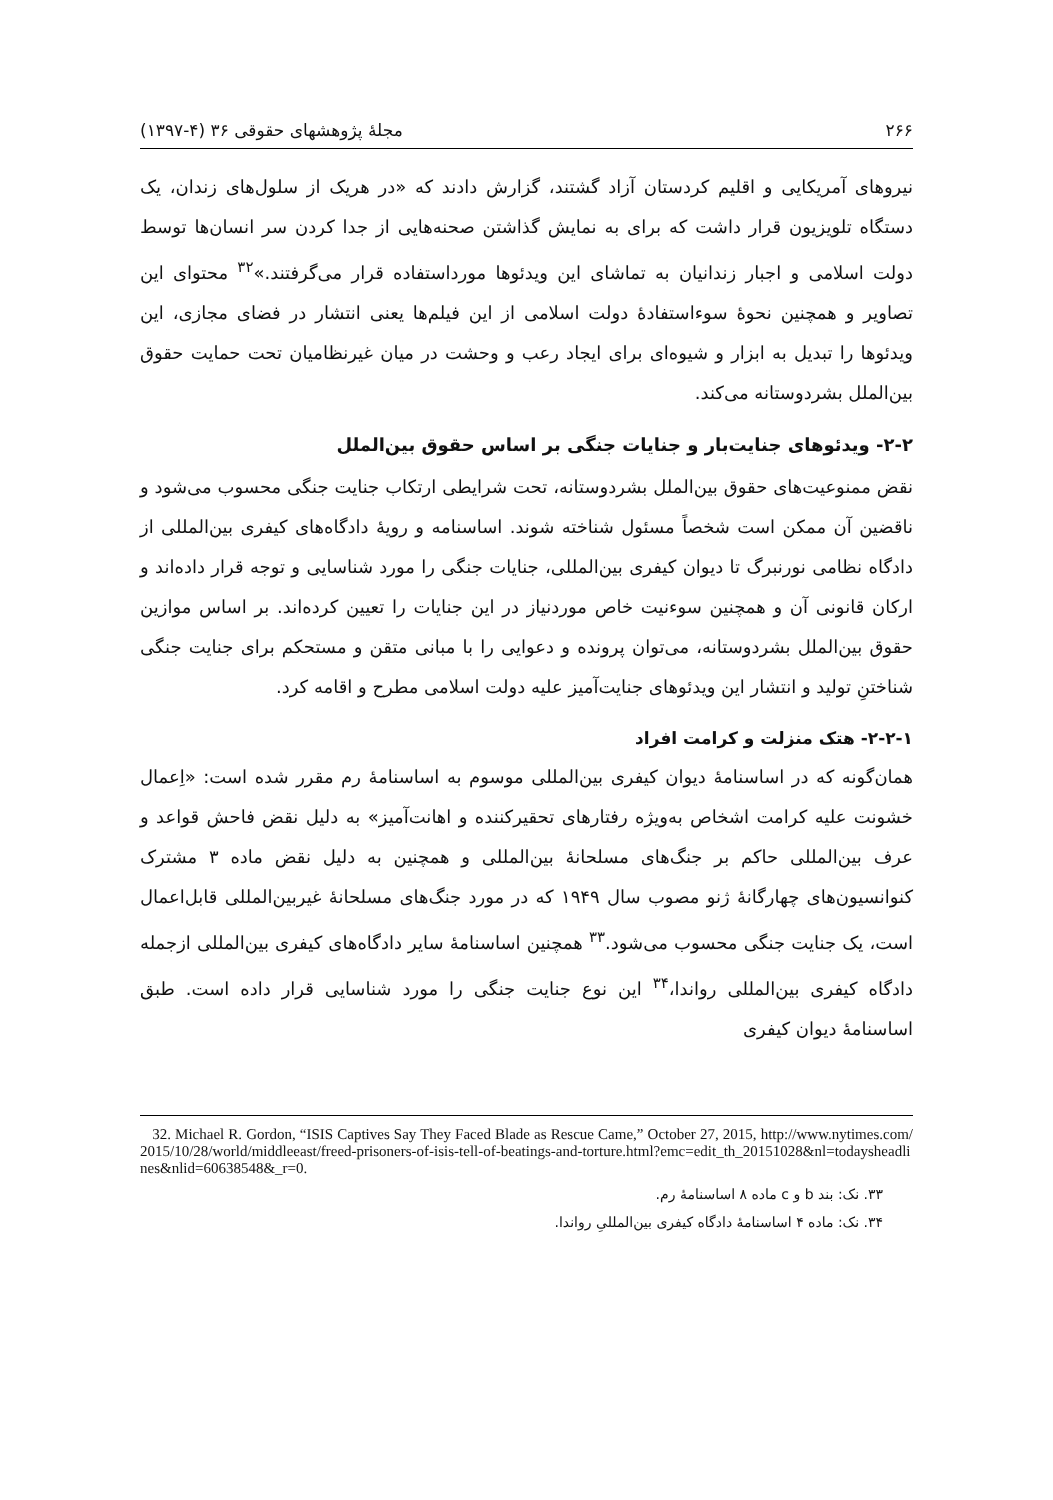۲۶۶ مجلۀ پژوهشهای حقوقی ۳۶ (۴-۱۳۹۷)
نیروهای آمریکایی و اقلیم کردستان آزاد گشتند، گزارش دادند که «در هریک از سلول‌های زندان، یک دستگاه تلویزیون قرار داشت که برای به نمایش گذاشتن صحنه‌هایی از جدا کردن سر انسان‌ها توسط دولت اسلامی و اجبار زندانیان به تماشای این ویدئوها مورداستفاده قرار می‌گرفتند.»<sup>۳۲</sup> محتوای این تصاویر و همچنین نحوۀ سوءاستفادۀ دولت اسلامی از این فیلم‌ها یعنی انتشار در فضای مجازی، این ویدئوها را تبدیل به ابزار و شیوه‌ای برای ایجاد رعب و وحشت در میان غیرنظامیان تحت حمایت حقوق بین‌الملل بشردوستانه می‌کند.
۲-۲- ویدئوهای جنایت‌بار و جنایات جنگی بر اساس حقوق بین‌الملل
نقض ممنوعیت‌های حقوق بین‌الملل بشردوستانه، تحت شرایطی ارتکاب جنایت جنگی محسوب می‌شود و ناقضین آن ممکن است شخصاً مسئول شناخته شوند. اساسنامه و رویۀ دادگاه‌های کیفری بین‌المللی از دادگاه نظامی نورنبرگ تا دیوان کیفری بین‌المللی، جنایات جنگی را مورد شناسایی و توجه قرار داده‌اند و ارکان قانونی آن و همچنین سوءنیت خاص موردنیاز در این جنایات را تعیین کرده‌اند. بر اساس موازین حقوق بین‌الملل بشردوستانه، می‌توان پرونده و دعوایی را با مبانی متقن و مستحکم برای جنایت جنگی شناختنِ تولید و انتشار این ویدئوهای جنایت‌آمیز علیه دولت اسلامی مطرح و اقامه کرد.
۲-۲-۱- هتک منزلت و کرامت افراد
همان‌گونه که در اساسنامۀ دیوان کیفری بین‌المللی موسوم به اساسنامۀ رم مقرر شده است: «اِعمال خشونت علیه کرامت اشخاص به‌ویژه رفتارهای تحقیرکننده و اهانت‌آمیز» به دلیل نقض فاحش قواعد و عرف بین‌المللی حاکم بر جنگ‌های مسلحانۀ بین‌المللی و همچنین به دلیل نقض ماده ۳ مشترک کنوانسیون‌های چهارگانۀ ژنو مصوب سال ۱۹۴۹ که در مورد جنگ‌های مسلحانۀ غیربین‌المللی قابل‌اعمال است، یک جنایت جنگی محسوب می‌شود.<sup>۳۳</sup> همچنین اساسنامۀ سایر دادگاه‌های کیفری بین‌المللی ازجمله دادگاه کیفری بین‌المللی رواندا،<sup>۳۴</sup> این نوع جنایت جنگی را مورد شناسایی قرار داده است. طبق اساسنامۀ دیوان کیفری
32. Michael R. Gordon, “ISIS Captives Say They Faced Blade as Rescue Came,” October 27, 2015, http://www.nytimes.com/2015/10/28/world/middleeast/freed-prisoners-of-isis-tell-of-beatings-and-torture.html?emc=edit_th_20151028&nl=todaysheadlines&nlid=60638548&_r=0.
۳۳. نک: بند b و c ماده ۸ اساسنامۀ رم.
۳۴. نک: ماده ۴ اساسنامۀ دادگاه کیفری بین‌المللیِ رواندا.